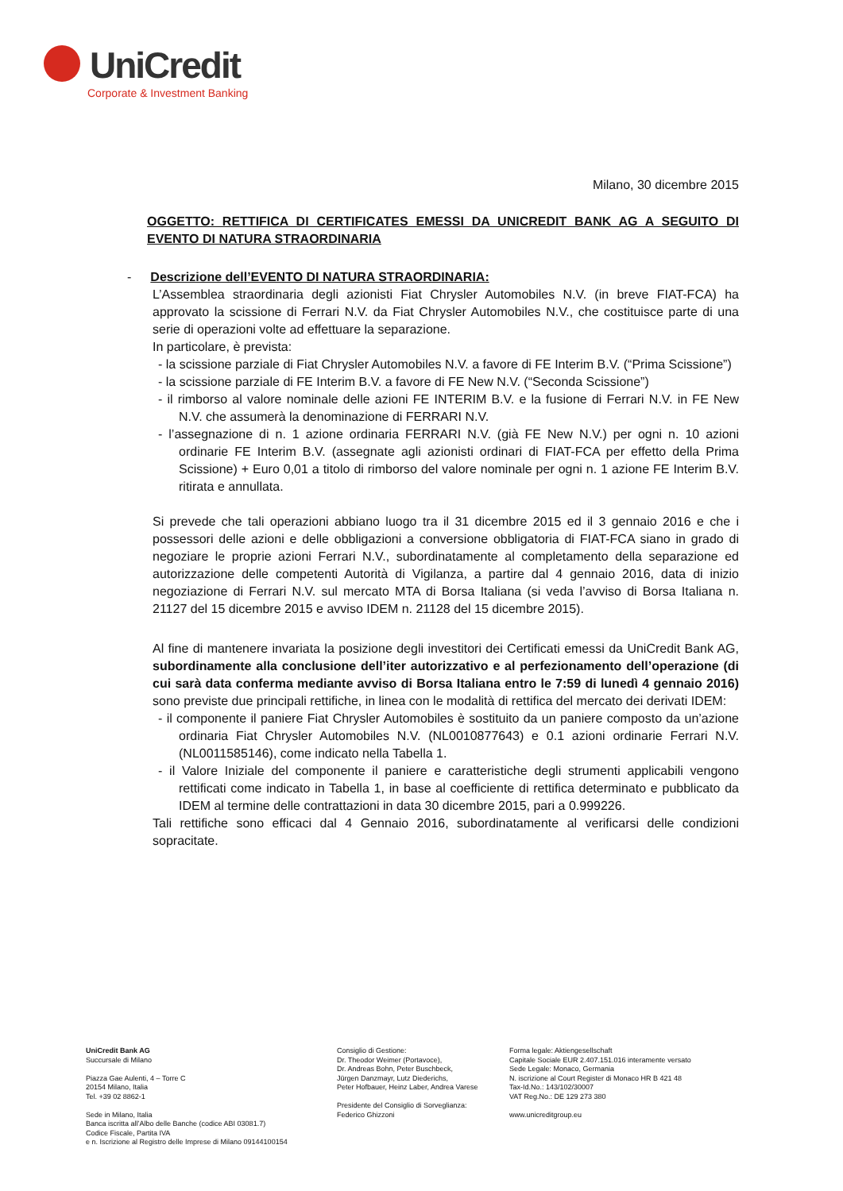UniCredit
Corporate & Investment Banking
Milano, 30 dicembre 2015
OGGETTO: RETTIFICA DI CERTIFICATES EMESSI DA UNICREDIT BANK AG A SEGUITO DI EVENTO DI NATURA STRAORDINARIA
- Descrizione dell’EVENTO DI NATURA STRAORDINARIA:
L’Assemblea straordinaria degli azionisti Fiat Chrysler Automobiles N.V. (in breve FIAT-FCA) ha approvato la scissione di Ferrari N.V. da Fiat Chrysler Automobiles N.V., che costituisce parte di una serie di operazioni volte ad effettuare la separazione.
In particolare, è prevista:
- la scissione parziale di Fiat Chrysler Automobiles N.V. a favore di FE Interim B.V. (“Prima Scissione”)
- la scissione parziale di FE Interim B.V. a favore di FE New N.V. (“Seconda Scissione”)
- il rimborso al valore nominale delle azioni FE INTERIM B.V. e la fusione di Ferrari N.V. in FE New N.V. che assumerà la denominazione di FERRARI N.V.
- l’assegnazione di n. 1 azione ordinaria FERRARI N.V. (già FE New N.V.) per ogni n. 10 azioni ordinarie FE Interim B.V. (assegnate agli azionisti ordinari di FIAT-FCA per effetto della Prima Scissione) + Euro 0,01 a titolo di rimborso del valore nominale per ogni n. 1 azione FE Interim B.V. ritirata e annullata.
Si prevede che tali operazioni abbiano luogo tra il 31 dicembre 2015 ed il 3 gennaio 2016 e che i possessori delle azioni e delle obbligazioni a conversione obbligatoria di FIAT-FCA siano in grado di negoziare le proprie azioni Ferrari N.V., subordinatamente al completamento della separazione ed autorizzazione delle competenti Autorità di Vigilanza, a partire dal 4 gennaio 2016, data di inizio negoziazione di Ferrari N.V. sul mercato MTA di Borsa Italiana (si veda l’avviso di Borsa Italiana n. 21127 del 15 dicembre 2015 e avviso IDEM n. 21128 del 15 dicembre 2015).
Al fine di mantenere invariata la posizione degli investitori dei Certificati emessi da UniCredit Bank AG, subordinamente alla conclusione dell’iter autorizzativo e al perfezionamento dell’operazione (di cui sarà data conferma mediante avviso di Borsa Italiana entro le 7:59 di lunedì 4 gennaio 2016) sono previste due principali rettifiche, in linea con le modalità di rettifica del mercato dei derivati IDEM:
- il componente il paniere Fiat Chrysler Automobiles è sostituito da un paniere composto da un’azione ordinaria Fiat Chrysler Automobiles N.V. (NL0010877643) e 0.1 azioni ordinarie Ferrari N.V. (NL0011585146), come indicato nella Tabella 1.
- il Valore Iniziale del componente il paniere e caratteristiche degli strumenti applicabili vengono rettificati come indicato in Tabella 1, in base al coefficiente di rettifica determinato e pubblicato da IDEM al termine delle contrattazioni in data 30 dicembre 2015, pari a 0.999226.
Tali rettifiche sono efficaci dal 4 Gennaio 2016, subordinatamente al verificarsi delle condizioni sopracitate.
UniCredit Bank AG
Succursale di Milano
Piazza Gae Aulenti, 4 – Torre C
20154 Milano, Italia
Tel. +39 02 8862-1
Sede in Milano, Italia
Banca iscritta all’Albo delle Banche (codice ABI 03081.7)
Codice Fiscale, Partita IVA
e n. Iscrizione al Registro delle Imprese di Milano 09144100154
Consiglio di Gestione:
Dr. Theodor Weimer (Portavoce),
Dr. Andreas Bohn, Peter Buschbeck,
Jürgen Danzmayr, Lutz Diederichs,
Peter Hofbauer, Heinz Laber, Andrea Varese
Presidente del Consiglio di Sorveglianza:
Federico Ghizzoni
Forma legale: Aktiengesellschaft
Capitale Sociale EUR 2.407.151.016 interamente versato
Sede Legale: Monaco, Germania
N. iscrizione al Court Register di Monaco HR B 421 48
Tax-Id.No.: 143/102/30007
VAT Reg.No.: DE 129 273 380
www.unicreditgroup.eu